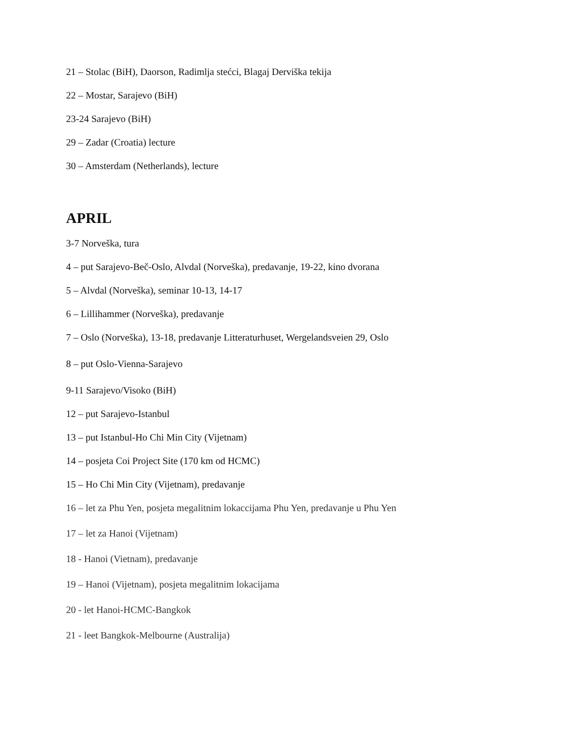21 – Stolac (BiH), Daorson, Radimlja stećci, Blagaj Derviška tekija
22 – Mostar, Sarajevo (BiH)
23-24 Sarajevo (BiH)
29 – Zadar (Croatia) lecture
30 – Amsterdam (Netherlands), lecture
APRIL
3-7 Norveška, tura
4 – put Sarajevo-Beč-Oslo, Alvdal (Norveška), predavanje, 19-22, kino dvorana
5 – Alvdal (Norveška), seminar 10-13, 14-17
6 – Lillihammer (Norveška), predavanje
7 – Oslo (Norveška), 13-18, predavanje Litteraturhuset, Wergelandsveien 29, Oslo
8 – put Oslo-Vienna-Sarajevo
9-11 Sarajevo/Visoko (BiH)
12 – put Sarajevo-Istanbul
13 – put Istanbul-Ho Chi Min City (Vijetnam)
14 – posjeta Coi Project Site (170 km od HCMC)
15 – Ho Chi Min City (Vijetnam), predavanje
16 – let za Phu Yen, posjeta megalitnim lokaccijama Phu Yen, predavanje u Phu Yen
17 – let za Hanoi (Vijetnam)
18 - Hanoi (Vietnam), predavanje
19 – Hanoi (Vijetnam), posjeta megalitnim lokacijama
20 - let Hanoi-HCMC-Bangkok
21 - leet Bangkok-Melbourne (Australija)